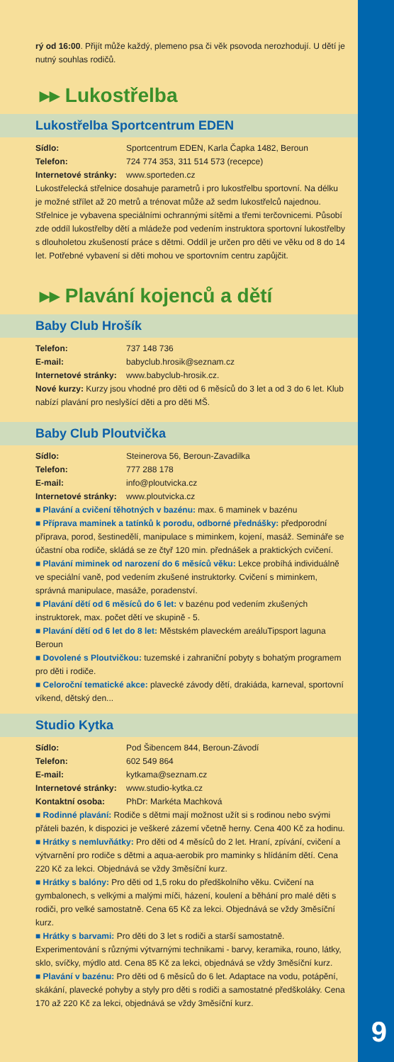9
rý od 16:00. Přijít může každý, plemeno psa či věk psovoda nerozhodují. U dětí je nutný souhlas rodičů.
▸▸ Lukostřelba
Lukostřelba Sportcentrum EDEN
Sídlo: Sportcentrum EDEN, Karla Čapka 1482, Beroun
Telefon: 724 774 353, 311 514 573 (recepce)
Internetové stránky: www.sporteden.cz
Lukostřelecká střelnice dosahuje parametrů i pro lukostřelbu sportovní. Na délku je možné střílet až 20 metrů a trénovat může až sedm lukostřelců najednou. Střelnice je vybavena speciálními ochrannými sítěmi a třemi terčovnicemi. Působí zde oddíl lukostřelby dětí a mládeže pod vedením instruktora sportovní lukostřelby s dlouholetou zkušeností práce s dětmi. Oddíl je určen pro děti ve věku od 8 do 14 let. Potřebné vybavení si děti mohou ve sportovním centru zapůjčit.
▸▸ Plavání kojenců a dětí
Baby Club Hrošík
Telefon: 737 148 736
E-mail: babyclub.hrosik@seznam.cz
Internetové stránky: www.babyclub-hrosik.cz.
Nové kurzy: Kurzy jsou vhodné pro děti od 6 měsíců do 3 let a od 3 do 6 let. Klub nabízí plavání pro neslyšící děti a pro děti MŠ.
Baby Club Ploutvička
Sídlo: Steinerova 56, Beroun-Zavadilka
Telefon: 777 288 178
E-mail: info@ploutvicka.cz
Internetové stránky: www.ploutvicka.cz
■ Plavání a cvičení těhotných v bazénu: max. 6 maminek v bazénu
■ Příprava maminek a tatínků k porodu, odborné přednášky: předporodní příprava, porod, šestinedělí, manipulace s miminkem, kojení, masáž. Semináře se účastní oba rodiče, skládá se ze čtyř 120 min. přednášek a praktických cvičení.
■ Plavání miminek od narození do 6 měsíců věku: Lekce probíhá individuálně ve speciální vaně, pod vedením zkušené instruktorky. Cvičení s miminkem, správná manipulace, masáže, poradenství.
■ Plavání dětí od 6 měsíců do 6 let: v bazénu pod vedením zkušených instruktorek, max. počet dětí ve skupině - 5.
■ Plavání dětí od 6 let do 8 let: Městském plaveckém areáluTipsport laguna Beroun
■ Dovolené s Ploutvičkou: tuzemské i zahraniční pobyty s bohatým programem pro děti i rodiče.
■ Celoroční tematické akce: plavecké závody dětí, drakiáda, karneval, sportovní víkend, dětský den...
Studio Kytka
Sídlo: Pod Šibencem 844, Beroun-Závodí
Telefon: 602 549 864
E-mail: kytkama@seznam.cz
Internetové stránky: www.studio-kytka.cz
Kontaktní osoba: PhDr: Markéta Machková
■ Rodinné plavání: Rodiče s dětmi mají možnost užít si s rodinou nebo svými přáteli bazén, k dispozici je veškeré zázemí včetně herny. Cena 400 Kč za hodinu.
■ Hrátky s nemluvňátky: Pro děti od 4 měsíců do 2 let. Hraní, zpívání, cvičení a výtvarnění pro rodiče s dětmi a aqua-aerobik pro maminky s hlídáním dětí. Cena 220 Kč za lekci. Objednává se vždy 3měsíční kurz.
■ Hrátky s balóny: Pro děti od 1,5 roku do předškolního věku. Cvičení na gymbalonech, s velkými a malými míči, házení, koulení a běhání pro malé děti s rodiči, pro velké samostatně. Cena 65 Kč za lekci. Objednává se vždy 3měsíční kurz.
■ Hrátky s barvami: Pro děti do 3 let s rodiči a starší samostatně. Experimentování s různými výtvarnými technikami - barvy, keramika, rouno, látky, sklo, svíčky, mýdlo atd. Cena 85 Kč za lekci, objednává se vždy 3měsíční kurz.
■ Plavání v bazénu: Pro děti od 6 měsíců do 6 let. Adaptace na vodu, potápění, skákání, plavecké pohyby a styly pro děti s rodiči a samostatné předškoláky. Cena 170 až 220 Kč za lekci, objednává se vždy 3měsíční kurz.